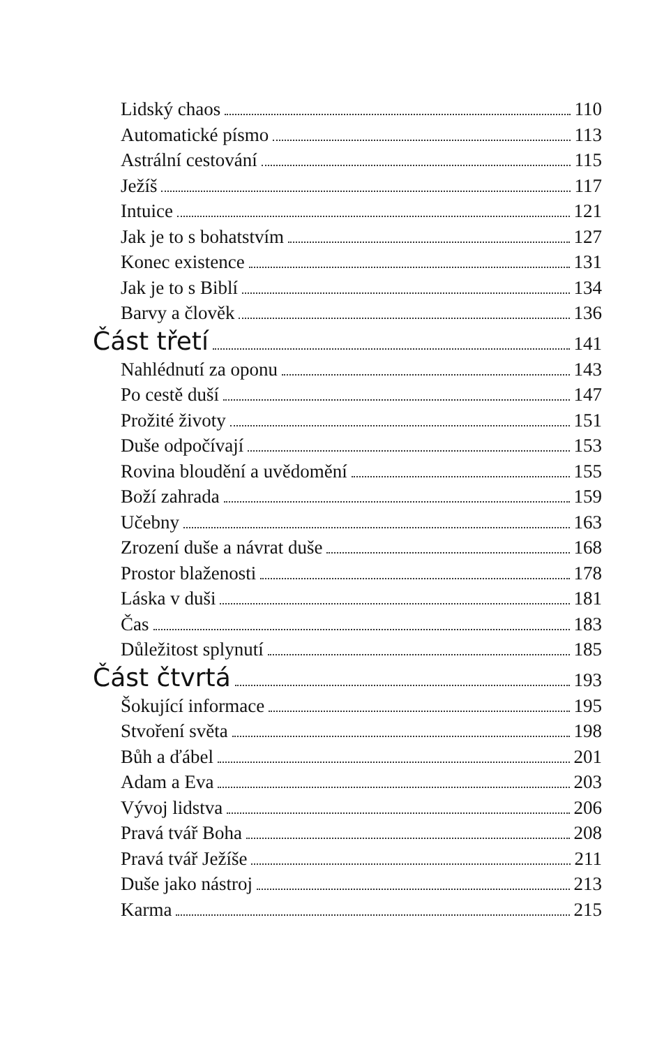Lidský chaos 110
Automatické písmo 113
Astrální cestování 115
Ježíš 117
Intuice 121
Jak je to s bohatstvím 127
Konec existence 131
Jak je to s Biblí 134
Barvy a člověk 136
Část třetí 141
Nahlédnutí za oponu 143
Po cestě duší 147
Prožité životy 151
Duše odpočívají 153
Rovina bloudění a uvědomění 155
Boží zahrada 159
Učebny 163
Zrození duše a návrat duše 168
Prostor blaženosti 178
Láska v duši 181
Čas 183
Důležitost splynutí 185
Část čtvrtá 193
Šokující informace 195
Stvoření světa 198
Bůh a ďábel 201
Adam a Eva 203
Vývoj lidstva 206
Pravá tvář Boha 208
Pravá tvář Ježíše 211
Duše jako nástroj 213
Karma 215